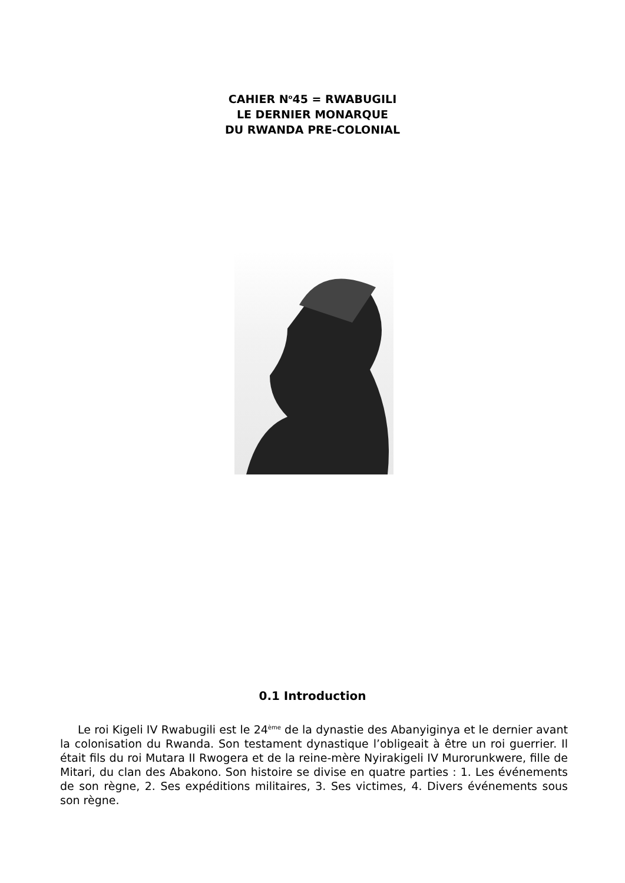CAHIER N<sup>o</sup>45 = RWABUGILI
LE DERNIER MONARQUE
DU RWANDA PRE-COLONIAL
0.1 Introduction
Le roi Kigeli IV Rwabugili est le 24<sup>ème</sup> de la dynastie des Abanyiginya et le dernier avant la colonisation du Rwanda. Son testament dynastique l’obligeait à être un roi guerrier. Il était fils du roi Mutara II Rwogera et de la reine-mère Nyirakigeli IV Murorunkwere, fille de Mitari, du clan des Abakono. Son histoire se divise en quatre parties : 1. Les événements de son règne, 2. Ses expéditions militaires, 3. Ses victimes, 4. Divers événements sous son règne.